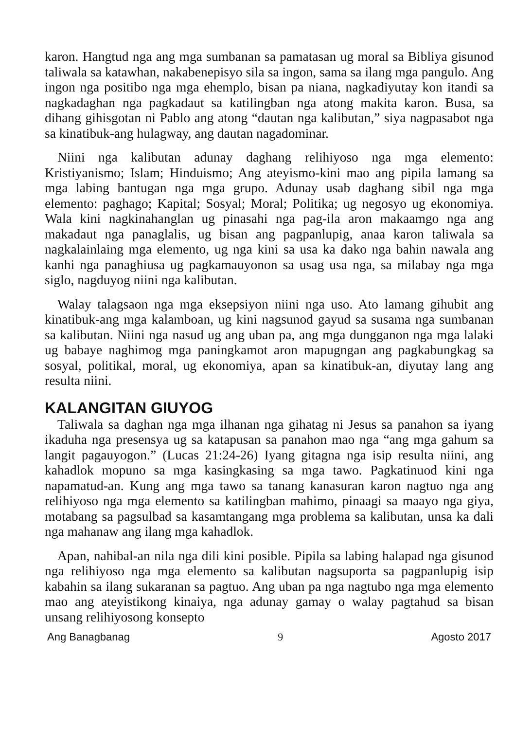karon. Hangtud nga ang mga sumbanan sa pamatasan ug moral sa Bibliya gisunod taliwala sa katawhan, nakabenepisyo sila sa ingon, sama sa ilang mga pangulo. Ang ingon nga positibo nga mga ehemplo, bisan pa niana, nagkadiyutay kon itandi sa nagkadaghan nga pagkadaut sa katilingban nga atong makita karon. Busa, sa dihang gihisgotan ni Pablo ang atong “dautan nga kalibutan,” siya nagpasabot nga sa kinatibuk-ang hulagway, ang dautan nagadominar.
Niini nga kalibutan adunay daghang relihiyoso nga mga elemento: Kristiyanismo; Islam; Hinduismo; Ang ateyismo-kini mao ang pipila lamang sa mga labing bantugan nga mga grupo. Adunay usab daghang sibil nga mga elemento: paghago; Kapital; Sosyal; Moral; Politika; ug negosyo ug ekonomiya. Wala kini nagkinahanglan ug pinasahi nga pag-ila aron makaamgo nga ang makadaut nga panaglalis, ug bisan ang pagpanlupig, anaa karon taliwala sa nagkalainlaing mga elemento, ug nga kini sa usa ka dako nga bahin nawala ang kanhi nga panaghiusa ug pagkamauyonon sa usag usa nga, sa milabay nga mga siglo, nagduyog niini nga kalibutan.
Walay talagsaon nga mga eksepsiyon niini nga uso. Ato lamang gihubit ang kinatibuk-ang mga kalamboan, ug kini nagsunod gayud sa susama nga sumbanan sa kalibutan. Niini nga nasud ug ang uban pa, ang mga dungganon nga mga lalaki ug babaye naghimog mga paningkamot aron mapugngan ang pagkabungkag sa sosyal, politikal, moral, ug ekonomiya, apan sa kinatibuk-an, diyutay lang ang resulta niini.
KALANGITAN GIUYOG
Taliwala sa daghan nga mga ilhanan nga gihatag ni Jesus sa panahon sa iyang ikaduha nga presensya ug sa katapusan sa panahon mao nga “ang mga gahum sa langit pagauyogon.” (Lucas 21:24-26) Iyang gitagna nga isip resulta niini, ang kahadlok mopuno sa mga kasingkasing sa mga tawo. Pagkatinuod kini nga napamatud-an. Kung ang mga tawo sa tanang kanasuran karon nagtuo nga ang relihiyoso nga mga elemento sa katilingban mahimo, pinaagi sa maayo nga giya, motabang sa pagsulbad sa kasamtangang mga problema sa kalibutan, unsa ka dali nga mahanaw ang ilang mga kahadlok.
Apan, nahibal-an nila nga dili kini posible. Pipila sa labing halapad nga gisunod nga relihiyoso nga mga elemento sa kalibutan nagsuporta sa pagpanlupig isip kabahin sa ilang sukaranan sa pagtuo. Ang uban pa nga nagtubo nga mga elemento mao ang ateyistikong kinaiya, nga adunay gamay o walay pagtahud sa bisan unsang relihiyosong konsepto
Ang Banagbanag 9 Agosto 2017